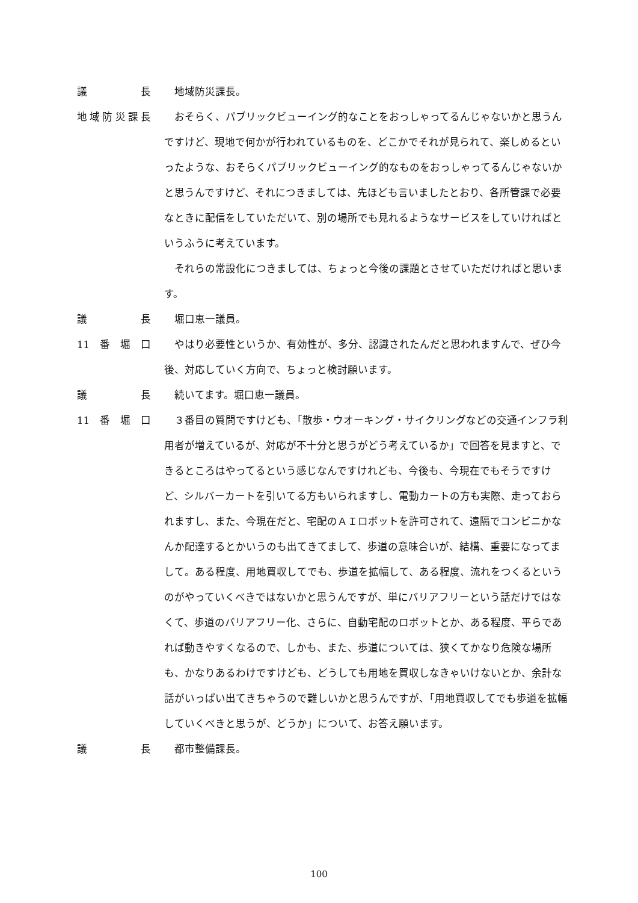議長 地域防災課長。
地域防災課長 おそらく、パブリックビューイング的なことをおっしゃってるんじゃないかと思うんですけど、現地で何かが行われているものを、どこかでそれが見られて、楽しめるといったような、おそらくパブリックビューイング的なものをおっしゃってるんじゃないかと思うんですけど、それにつきましては、先ほども言いましたとおり、各所管課で必要なときに配信をしていただいて、別の場所でも見れるようなサービスをしていければというふうに考えています。
それらの常設化につきましては、ちょっと今後の課題とさせていただければと思います。
議長 堀口恵一議員。
11 番堀口 やはり必要性というか、有効性が、多分、認識されたんだと思われますんで、ぜひ今後、対応していく方向で、ちょっと検討願います。
議長 続いてます。堀口恵一議員。
11 番堀口 ３番目の質問ですけども、「散歩・ウオーキング・サイクリングなどの交通インフラ利用者が増えているが、対応が不十分と思うがどう考えているか」で回答を見ますと、できるところはやってるという感じなんですけれども、今後も、今現在でもそうですけど、シルバーカートを引いてる方もいられますし、電動カートの方も実際、走っておられますし、また、今現在だと、宅配のＡＩロボットを許可されて、遠隔でコンビニかなんか配達するとかいうのも出てきてまして、歩道の意味合いが、結構、重要になってまして。ある程度、用地買収してでも、歩道を拡幅して、ある程度、流れをつくるというのがやっていくべきではないかと思うんですが、単にバリアフリーという話だけではなくて、歩道のバリアフリー化、さらに、自動宅配のロボットとか、ある程度、平らであれば動きやすくなるので、しかも、また、歩道については、狭くてかなり危険な場所も、かなりあるわけですけども、どうしても用地を買収しなきゃいけないとか、余計な話がいっぱい出てきちゃうので難しいかと思うんですが、「用地買収してでも歩道を拡幅していくべきと思うが、どうか」について、お答え願います。
議長 都市整備課長。
100